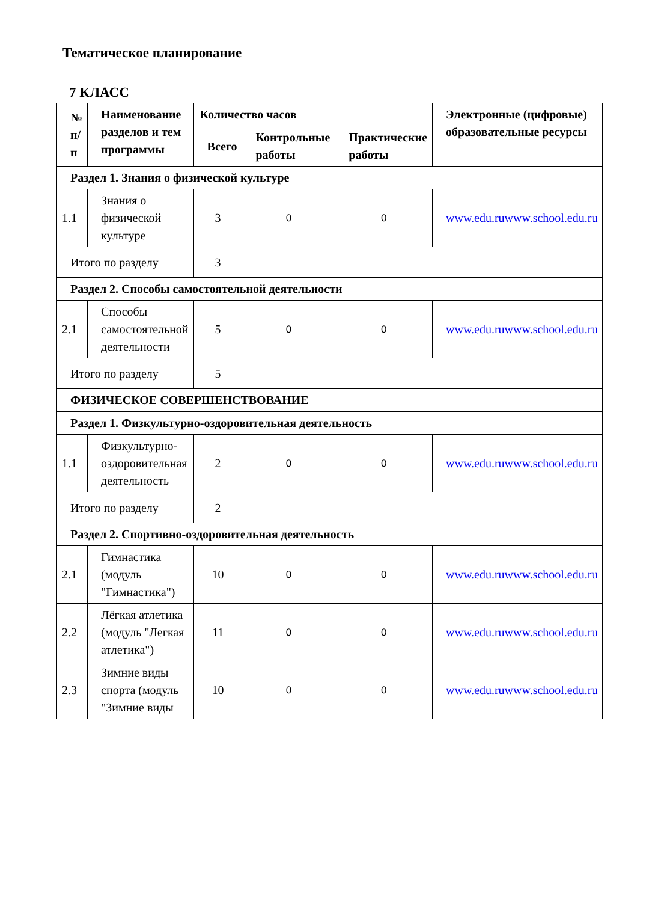Тематическое планирование
7 КЛАСС
| № п/п | Наименование разделов и тем программы | Количество часов | | | Электронные (цифровые) образовательные ресурсы |
| --- | --- | --- | --- | --- | --- |
| | | Всего | Контрольные работы | Практические работы | |
| Раздел 1. Знания о физической культуре | | | | | |
| 1.1 | Знания о физической культуре | 3 | 0 | 0 | www.edu.ruwww.school.edu.ru |
| Итого по разделу | | 3 | | | |
| Раздел 2. Способы самостоятельной деятельности | | | | | |
| 2.1 | Способы самостоятельной деятельности | 5 | 0 | 0 | www.edu.ruwww.school.edu.ru |
| Итого по разделу | | 5 | | | |
| ФИЗИЧЕСКОЕ СОВЕРШЕНСТВОВАНИЕ | | | | | |
| Раздел 1. Физкультурно-оздоровительная деятельность | | | | | |
| 1.1 | Физкультурно-оздоровительная деятельность | 2 | 0 | 0 | www.edu.ruwww.school.edu.ru |
| Итого по разделу | | 2 | | | |
| Раздел 2. Спортивно-оздоровительная деятельность | | | | | |
| 2.1 | Гимнастика (модуль "Гимнастика") | 10 | 0 | 0 | www.edu.ruwww.school.edu.ru |
| 2.2 | Лёгкая атлетика (модуль "Легкая атлетика") | 11 | 0 | 0 | www.edu.ruwww.school.edu.ru |
| 2.3 | Зимние виды спорта (модуль "Зимние виды | 10 | 0 | 0 | www.edu.ruwww.school.edu.ru |